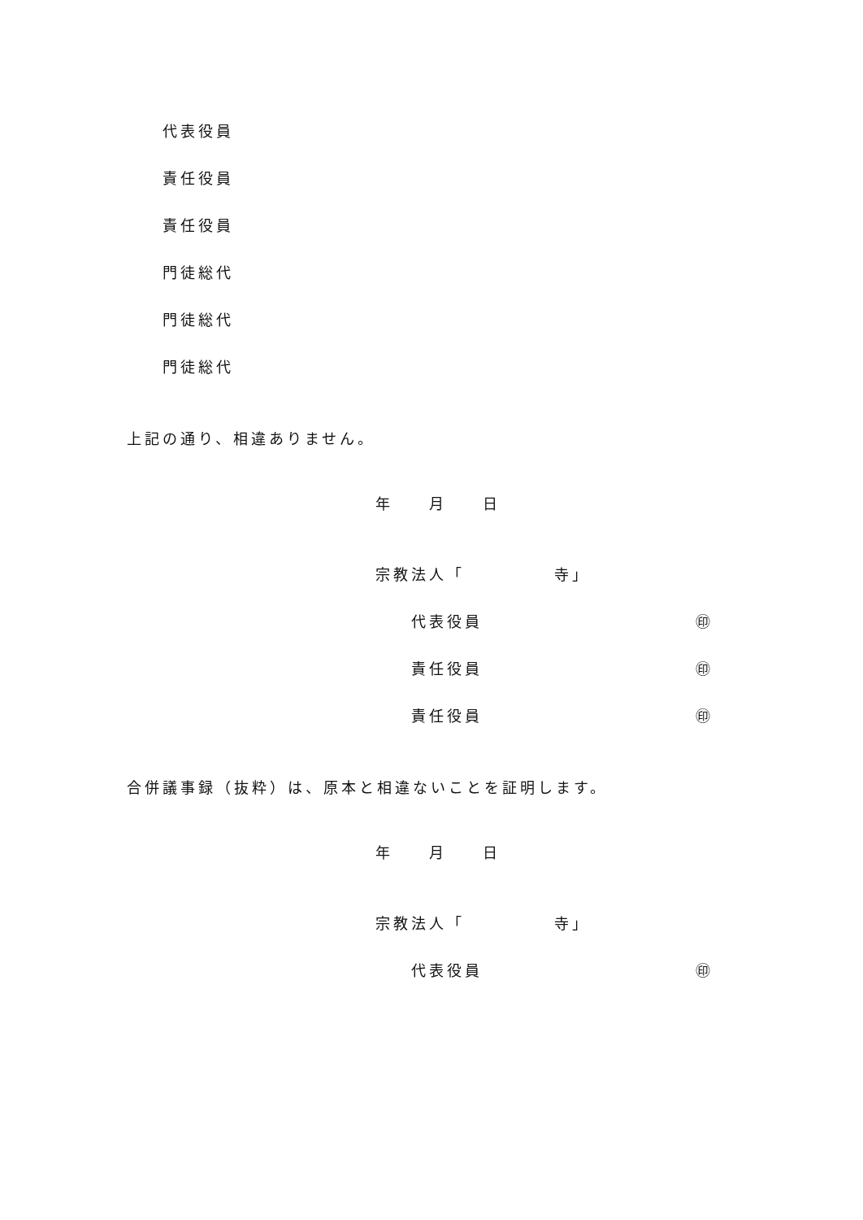代表役員
責任役員
責任役員
門徒総代
門徒総代
門徒総代
上記の通り、相違ありません。
年　　月　　日
宗教法人「　　　　　寺」
代表役員 ㊞
責任役員 ㊞
責任役員 ㊞
合併議事録（抜粋）は、原本と相違ないことを証明します。
年　　月　　日
宗教法人「　　　　　寺」
代表役員 ㊞